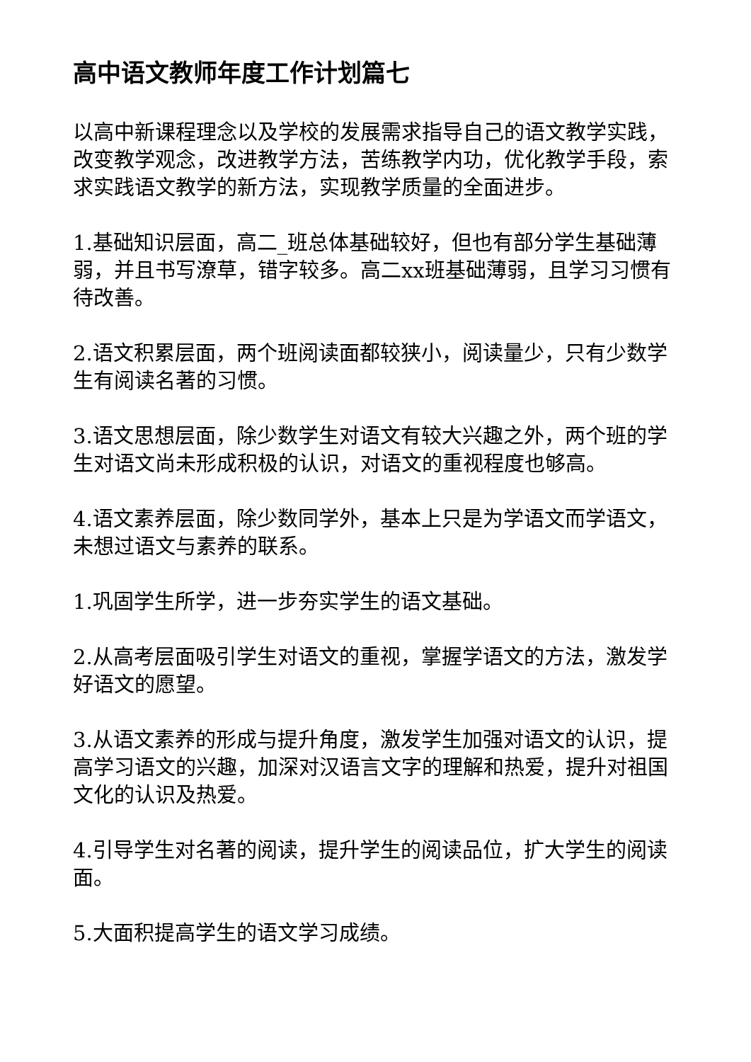高中语文教师年度工作计划篇七
以高中新课程理念以及学校的发展需求指导自己的语文教学实践，改变教学观念，改进教学方法，苦练教学内功，优化教学手段，索求实践语文教学的新方法，实现教学质量的全面进步。
1.基础知识层面，高二_班总体基础较好，但也有部分学生基础薄弱，并且书写潦草，错字较多。高二xx班基础薄弱，且学习习惯有待改善。
2.语文积累层面，两个班阅读面都较狭小，阅读量少，只有少数学生有阅读名著的习惯。
3.语文思想层面，除少数学生对语文有较大兴趣之外，两个班的学生对语文尚未形成积极的认识，对语文的重视程度也够高。
4.语文素养层面，除少数同学外，基本上只是为学语文而学语文，未想过语文与素养的联系。
1.巩固学生所学，进一步夯实学生的语文基础。
2.从高考层面吸引学生对语文的重视，掌握学语文的方法，激发学好语文的愿望。
3.从语文素养的形成与提升角度，激发学生加强对语文的认识，提高学习语文的兴趣，加深对汉语言文字的理解和热爱，提升对祖国文化的认识及热爱。
4.引导学生对名著的阅读，提升学生的阅读品位，扩大学生的阅读面。
5.大面积提高学生的语文学习成绩。